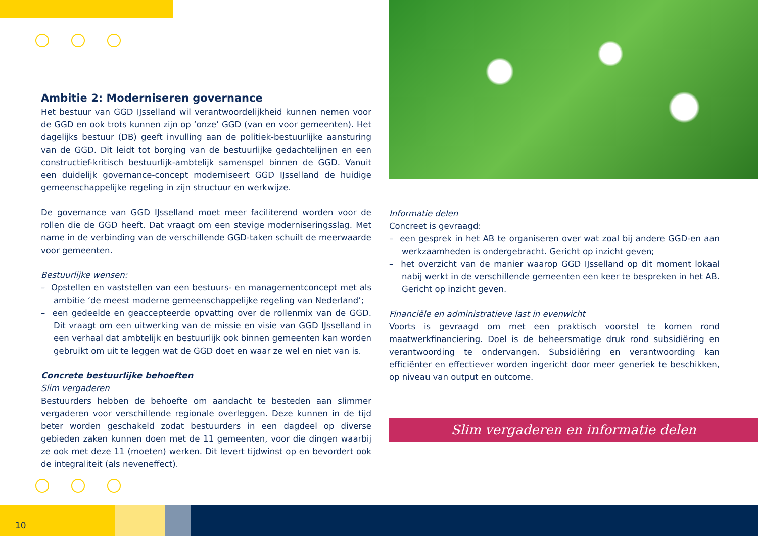Ambitie 2: Moderniseren governance
Het bestuur van GGD IJsselland wil verantwoordelijkheid kunnen nemen voor de GGD en ook trots kunnen zijn op ‘onze’ GGD (van en voor gemeenten). Het dagelijks bestuur (DB) geeft invulling aan de politiek-bestuurlijke aansturing van de GGD. Dit leidt tot borging van de bestuurlijke gedachtelijnen en een constructief-kritisch bestuurlijk-ambtelijk samenspel binnen de GGD. Vanuit een duidelijk governance-concept moderniseert GGD IJsselland de huidige gemeenschappelijke regeling in zijn structuur en werkwijze.
De governance van GGD IJsselland moet meer faciliterend worden voor de rollen die de GGD heeft. Dat vraagt om een stevige moderniseringsslag. Met name in de verbinding van de verschillende GGD-taken schuilt de meerwaarde voor gemeenten.
Bestuurlijke wensen:
– Opstellen en vaststellen van een bestuurs- en managementconcept met als ambitie ‘de meest moderne gemeenschappelijke regeling van Nederland’;
– een gedeelde en geaccepteerde opvatting over de rollenmix van de GGD. Dit vraagt om een uitwerking van de missie en visie van GGD IJsselland in een verhaal dat ambtelijk en bestuurlijk ook binnen gemeenten kan worden gebruikt om uit te leggen wat de GGD doet en waar ze wel en niet van is.
Concrete bestuurlijke behoeften
Slim vergaderen
Bestuurders hebben de behoefte om aandacht te besteden aan slimmer vergaderen voor verschillende regionale overleggen. Deze kunnen in de tijd beter worden geschakeld zodat bestuurders in een dagdeel op diverse gebieden zaken kunnen doen met de 11 gemeenten, voor die dingen waarbij ze ook met deze 11 (moeten) werken. Dit levert tijdwinst op en bevordert ook de integraliteit (als neveneffect).
Informatie delen
Concreet is gevraagd:
– een gesprek in het AB te organiseren over wat zoal bij andere GGD-en aan werkzaamheden is ondergebracht. Gericht op inzicht geven;
– het overzicht van de manier waarop GGD IJsselland op dit moment lokaal nabij werkt in de verschillende gemeenten een keer te bespreken in het AB. Gericht op inzicht geven.
Financiële en administratieve last in evenwicht
Voorts is gevraagd om met een praktisch voorstel te komen rond maatwerkfinanciering. Doel is de beheersmatige druk rond subsidiëring en verantwoording te ondervangen. Subsidiëring en verantwoording kan efficiënter en effectiever worden ingericht door meer generiek te beschikken, op niveau van output en outcome.
Slim vergaderen en informatie delen
10